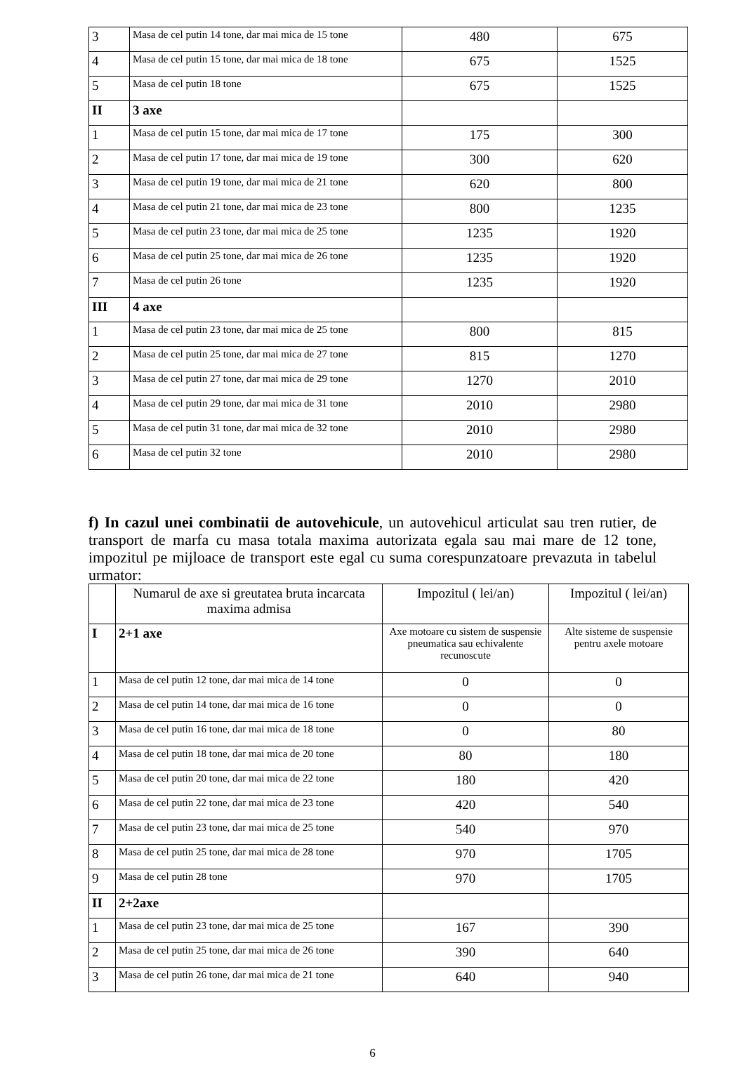| 3 | Masa de cel putin 14 tone, dar mai mica de 15 tone | 480 | 675 |
| 4 | Masa de cel putin 15 tone, dar mai mica de 18 tone | 675 | 1525 |
| 5 | Masa de cel putin 18 tone | 675 | 1525 |
| II | 3 axe | | |
| 1 | Masa de cel putin 15 tone, dar mai mica de 17 tone | 175 | 300 |
| 2 | Masa de cel putin 17 tone, dar mai mica de 19 tone | 300 | 620 |
| 3 | Masa de cel putin 19 tone, dar mai mica de 21 tone | 620 | 800 |
| 4 | Masa de cel putin 21 tone, dar mai mica de 23 tone | 800 | 1235 |
| 5 | Masa de cel putin 23 tone, dar mai mica de 25 tone | 1235 | 1920 |
| 6 | Masa de cel putin 25 tone, dar mai mica de 26 tone | 1235 | 1920 |
| 7 | Masa de cel putin 26 tone | 1235 | 1920 |
| III | 4 axe | | |
| 1 | Masa de cel putin 23 tone, dar mai mica de 25 tone | 800 | 815 |
| 2 | Masa de cel putin 25 tone, dar mai mica de 27 tone | 815 | 1270 |
| 3 | Masa de cel putin 27 tone, dar mai mica de 29 tone | 1270 | 2010 |
| 4 | Masa de cel putin 29 tone, dar mai mica de 31 tone | 2010 | 2980 |
| 5 | Masa de cel putin 31 tone, dar mai mica de 32 tone | 2010 | 2980 |
| 6 | Masa de cel putin 32 tone | 2010 | 2980 |
f) In cazul unei combinatii de autovehicule, un autovehicul articulat sau tren rutier, de transport de marfa cu masa totala maxima autorizata egala sau mai mare de 12 tone, impozitul pe mijloace de transport este egal cu suma corespunzatoare prevazuta in tabelul urmator:
| | Numarul de axe si greutatea bruta incarcata maxima admisa | Impozitul ( lei/an) | Impozitul ( lei/an) |
| --- | --- | --- | --- |
| I | 2+1 axe | Axe motoare cu sistem de suspensie pneumatica sau echivalente recunoscute | Alte sisteme de suspensie pentru axele motoare |
| 1 | Masa de cel putin 12 tone, dar mai mica de 14 tone | 0 | 0 |
| 2 | Masa de cel putin 14 tone, dar mai mica de 16 tone | 0 | 0 |
| 3 | Masa de cel putin 16 tone, dar mai mica de 18 tone | 0 | 80 |
| 4 | Masa de cel putin 18 tone, dar mai mica de 20 tone | 80 | 180 |
| 5 | Masa de cel putin 20 tone, dar mai mica de 22 tone | 180 | 420 |
| 6 | Masa de cel putin 22 tone, dar mai mica de 23 tone | 420 | 540 |
| 7 | Masa de cel putin 23 tone, dar mai mica de 25 tone | 540 | 970 |
| 8 | Masa de cel putin 25 tone, dar mai mica de 28 tone | 970 | 1705 |
| 9 | Masa de cel putin 28 tone | 970 | 1705 |
| II | 2+2axe | | |
| 1 | Masa de cel putin 23 tone, dar mai mica de 25 tone | 167 | 390 |
| 2 | Masa de cel putin 25 tone, dar mai mica de 26 tone | 390 | 640 |
| 3 | Masa de cel putin 26 tone, dar mai mica de 21 tone | 640 | 940 |
6